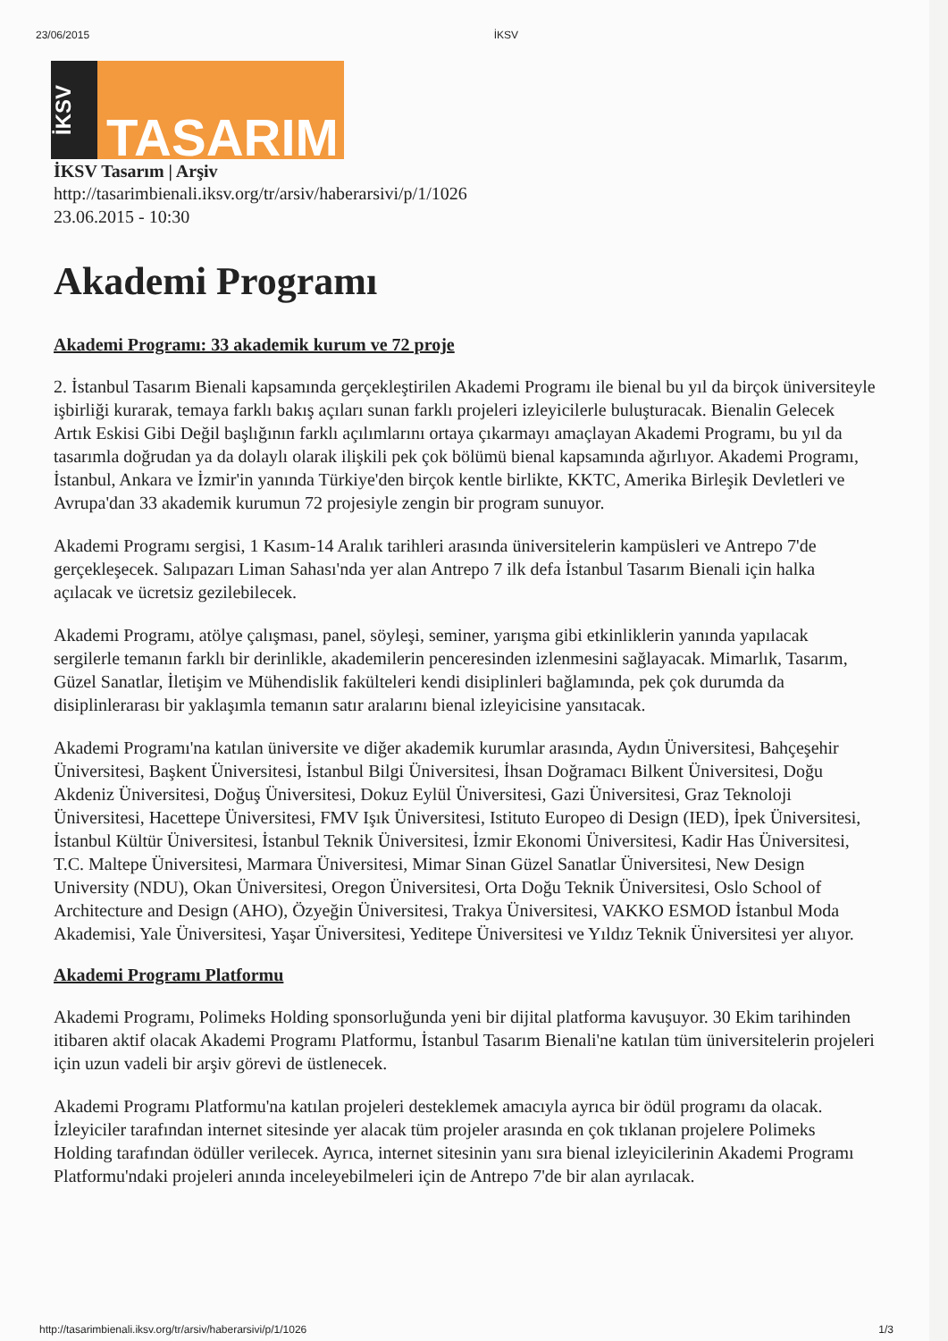23/06/2015 İKSV
İKSV
TASARIM
İKSV Tasarım | Arşiv
http://tasarimbienali.iksv.org/tr/arsiv/haberarsivi/p/1/1026
23.06.2015 - 10:30
Akademi Programı
Akademi Programı: 33 akademik kurum ve 72 proje
2. İstanbul Tasarım Bienali kapsamında gerçekleştirilen Akademi Programı ile bienal bu yıl da birçok üniversiteyle işbirliği kurarak, temaya farklı bakış açıları sunan farklı projeleri izleyicilerle buluşturacak. Bienalin Gelecek Artık Eskisi Gibi Değil başlığının farklı açılımlarını ortaya çıkarmayı amaçlayan Akademi Programı, bu yıl da tasarımla doğrudan ya da dolaylı olarak ilişkili pek çok bölümü bienal kapsamında ağırlıyor. Akademi Programı, İstanbul, Ankara ve İzmir'in yanında Türkiye'den birçok kentle birlikte, KKTC, Amerika Birleşik Devletleri ve Avrupa'dan 33 akademik kurumun 72 projesiyle zengin bir program sunuyor.
Akademi Programı sergisi, 1 Kasım-14 Aralık tarihleri arasında üniversitelerin kampüsleri ve Antrepo 7'de gerçekleşecek. Salıpazarı Liman Sahası'nda yer alan Antrepo 7 ilk defa İstanbul Tasarım Bienali için halka açılacak ve ücretsiz gezilebilecek.
Akademi Programı, atölye çalışması, panel, söyleşi, seminer, yarışma gibi etkinliklerin yanında yapılacak sergilerle temanın farklı bir derinlikle, akademilerin penceresinden izlenmesini sağlayacak. Mimarlık, Tasarım, Güzel Sanatlar, İletişim ve Mühendislik fakülteleri kendi disiplinleri bağlamında, pek çok durumda da disiplinlerarası bir yaklaşımla temanın satır aralarını bienal izleyicisine yansıtacak.
Akademi Programı'na katılan üniversite ve diğer akademik kurumlar arasında, Aydın Üniversitesi, Bahçeşehir Üniversitesi, Başkent Üniversitesi, İstanbul Bilgi Üniversitesi, İhsan Doğramacı Bilkent Üniversitesi, Doğu Akdeniz Üniversitesi, Doğuş Üniversitesi, Dokuz Eylül Üniversitesi, Gazi Üniversitesi, Graz Teknoloji Üniversitesi, Hacettepe Üniversitesi, FMV Işık Üniversitesi, Istituto Europeo di Design (IED), İpek Üniversitesi, İstanbul Kültür Üniversitesi, İstanbul Teknik Üniversitesi, İzmir Ekonomi Üniversitesi, Kadir Has Üniversitesi, T.C. Maltepe Üniversitesi, Marmara Üniversitesi, Mimar Sinan Güzel Sanatlar Üniversitesi, New Design University (NDU), Okan Üniversitesi, Oregon Üniversitesi, Orta Doğu Teknik Üniversitesi, Oslo School of Architecture and Design (AHO), Özyeğin Üniversitesi, Trakya Üniversitesi, VAKKO ESMOD İstanbul Moda Akademisi, Yale Üniversitesi, Yaşar Üniversitesi, Yeditepe Üniversitesi ve Yıldız Teknik Üniversitesi yer alıyor.
Akademi Programı Platformu
Akademi Programı, Polimeks Holding sponsorluğunda yeni bir dijital platforma kavuşuyor. 30 Ekim tarihinden itibaren aktif olacak Akademi Programı Platformu, İstanbul Tasarım Bienali'ne katılan tüm üniversitelerin projeleri için uzun vadeli bir arşiv görevi de üstlenecek.
Akademi Programı Platformu'na katılan projeleri desteklemek amacıyla ayrıca bir ödül programı da olacak. İzleyiciler tarafından internet sitesinde yer alacak tüm projeler arasında en çok tıklanan projelere Polimeks Holding tarafından ödüller verilecek. Ayrıca, internet sitesinin yanı sıra bienal izleyicilerinin Akademi Programı Platformu'ndaki projeleri anında inceleyebilmeleri için de Antrepo 7'de bir alan ayrılacak.
http://tasarimbienali.iksv.org/tr/arsiv/haberarsivi/p/1/1026 1/3